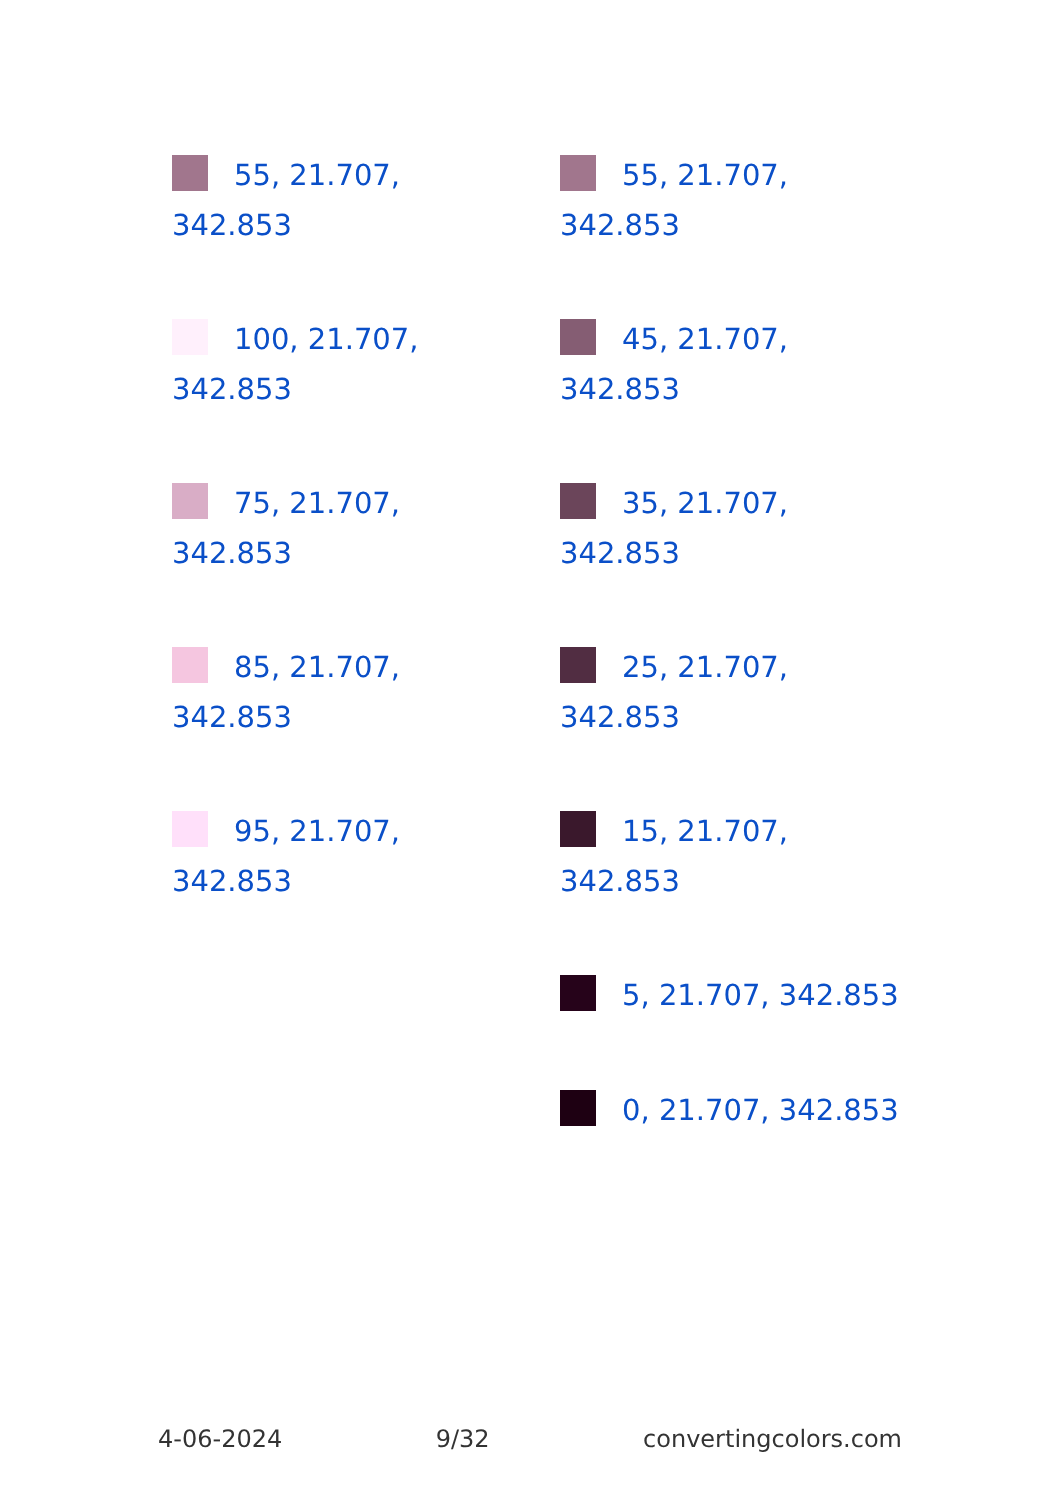55, 21.707, 342.853
100, 21.707, 342.853
75, 21.707, 342.853
85, 21.707, 342.853
95, 21.707, 342.853
55, 21.707, 342.853
45, 21.707, 342.853
35, 21.707, 342.853
25, 21.707, 342.853
15, 21.707, 342.853
5, 21.707, 342.853
0, 21.707, 342.853
4-06-2024 9/32 convertingcolors.com